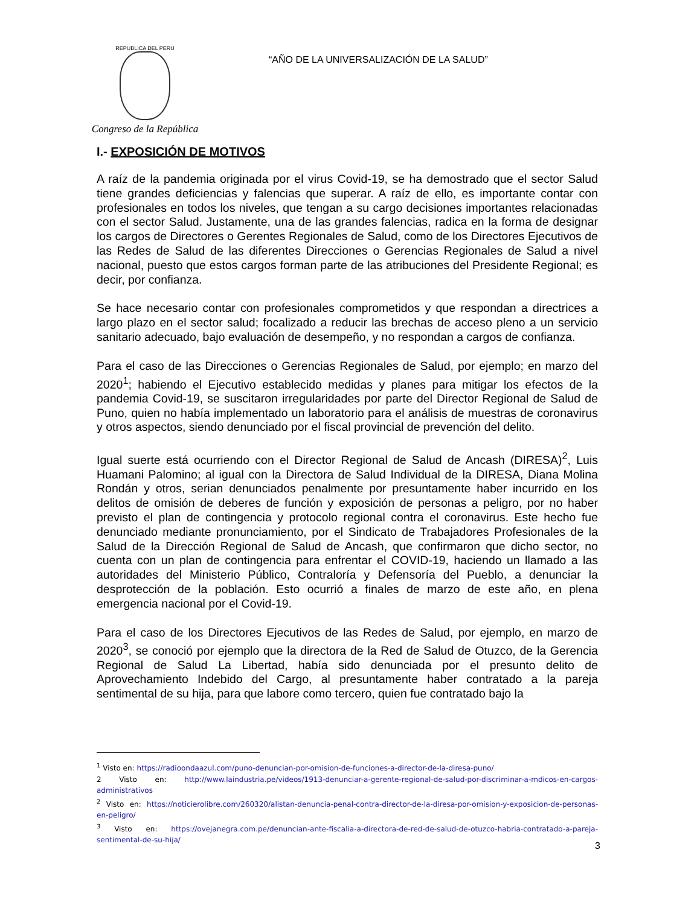REPUBLICA DEL PERU
Congreso de la República
“AÑO DE LA UNIVERSALIZACIÓN DE LA SALUD”
I.- EXPOSICIÓN DE MOTIVOS
A raíz de la pandemia originada por el virus Covid-19, se ha demostrado que el sector Salud tiene grandes deficiencias y falencias que superar. A raíz de ello, es importante contar con profesionales en todos los niveles, que tengan a su cargo decisiones importantes relacionadas con el sector Salud. Justamente, una de las grandes falencias, radica en la forma de designar los cargos de Directores o Gerentes Regionales de Salud, como de los Directores Ejecutivos de las Redes de Salud de las diferentes Direcciones o Gerencias Regionales de Salud a nivel nacional, puesto que estos cargos forman parte de las atribuciones del Presidente Regional; es decir, por confianza.
Se hace necesario contar con profesionales comprometidos y que respondan a directrices a largo plazo en el sector salud; focalizado a reducir las brechas de acceso pleno a un servicio sanitario adecuado, bajo evaluación de desempeño, y no respondan a cargos de confianza.
Para el caso de las Direcciones o Gerencias Regionales de Salud, por ejemplo; en marzo del 2020<sup>1</sup>; habiendo el Ejecutivo establecido medidas y planes para mitigar los efectos de la pandemia Covid-19, se suscitaron irregularidades por parte del Director Regional de Salud de Puno, quien no había implementado un laboratorio para el análisis de muestras de coronavirus y otros aspectos, siendo denunciado por el fiscal provincial de prevención del delito.
Igual suerte está ocurriendo con el Director Regional de Salud de Ancash (DIRESA)<sup>2</sup>, Luis Huamani Palomino; al igual con la Directora de Salud Individual de la DIRESA, Diana Molina Rondán y otros, serian denunciados penalmente por presuntamente haber incurrido en los delitos de omisión de deberes de función y exposición de personas a peligro, por no haber previsto el plan de contingencia y protocolo regional contra el coronavirus. Este hecho fue denunciado mediante pronunciamiento, por el Sindicato de Trabajadores Profesionales de la Salud de la Dirección Regional de Salud de Ancash, que confirmaron que dicho sector, no cuenta con un plan de contingencia para enfrentar el COVID-19, haciendo un llamado a las autoridades del Ministerio Público, Contraloría y Defensoría del Pueblo, a denunciar la desprotección de la población. Esto ocurrió a finales de marzo de este año, en plena emergencia nacional por el Covid-19.
Para el caso de los Directores Ejecutivos de las Redes de Salud, por ejemplo, en marzo de 2020<sup>3</sup>, se conoció por ejemplo que la directora de la Red de Salud de Otuzco, de la Gerencia Regional de Salud La Libertad, había sido denunciada por el presunto delito de Aprovechamiento Indebido del Cargo, al presuntamente haber contratado a la pareja sentimental de su hija, para que labore como tercero, quien fue contratado bajo la
<sup>1</sup> Visto en: https://radioondaazul.com/puno-denuncian-por-omision-de-funciones-a-director-de-la-diresa-puno/
2 Visto en: http://www.laindustria.pe/videos/1913-denunciar-a-gerente-regional-de-salud-por-discriminar-a-mdicos-en-cargos-administrativos
<sup>2</sup> Visto en: https://noticierolibre.com/260320/alistan-denuncia-penal-contra-director-de-la-diresa-por-omision-y-exposicion-de-personas-en-peligro/
<sup>3</sup> Visto en: https://ovejanegra.com.pe/denuncian-ante-fiscalia-a-directora-de-red-de-salud-de-otuzco-habria-contratado-a-pareja-sentimental-de-su-hija/
3